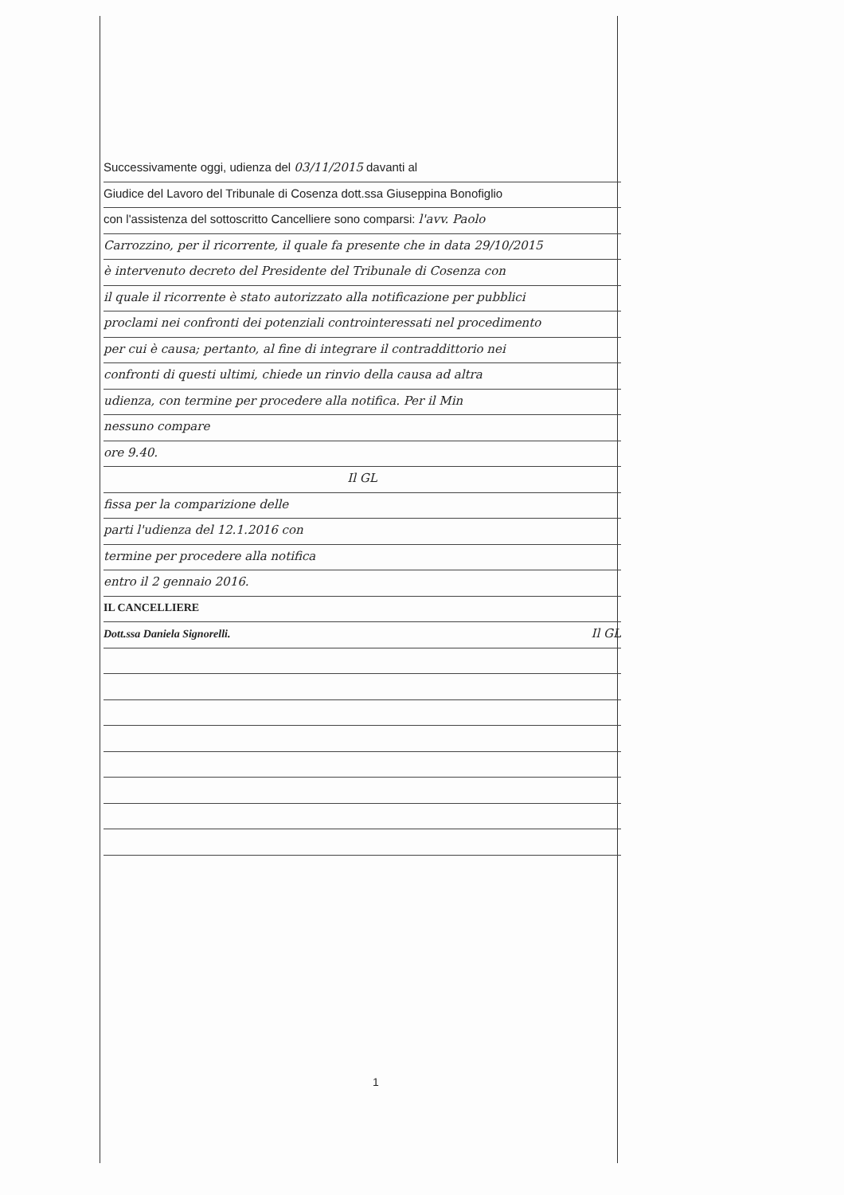Successivamente oggi, udienza del 03/11/2015 davanti al
Giudice del Lavoro del Tribunale di Cosenza dott.ssa Giuseppina Bonofiglio
con l'assistenza del sottoscritto Cancelliere sono comparsi: l'avv. Paolo
Carrozzino, per il ricorrente, il quale fa presente che in data 29/10/2015
è intervenuto decreto del Presidente del Tribunale di Cosenza con
il quale il ricorrente è stato autorizzato alla notificazione per pubblici
proclami nei confronti dei potenziali controinteressati nel procedimento
per cui è causa; pertanto, al fine di integrare il contraddittorio nei
confronti di questi ultimi, chiede un rinvio della causa ad altra
udienza, con termine per procedere alla notifica. Per il Min
nessuno compare
ore 9.40.
Il GL
fissa per la comparizione delle
parti l'udienza del 12.1.2016 con
termine per procedere alla notifica
entro il 2 gennaio 2016.
IL CANCELLIERE
Dott.ssa Daniela Signorelli. Il GL
1